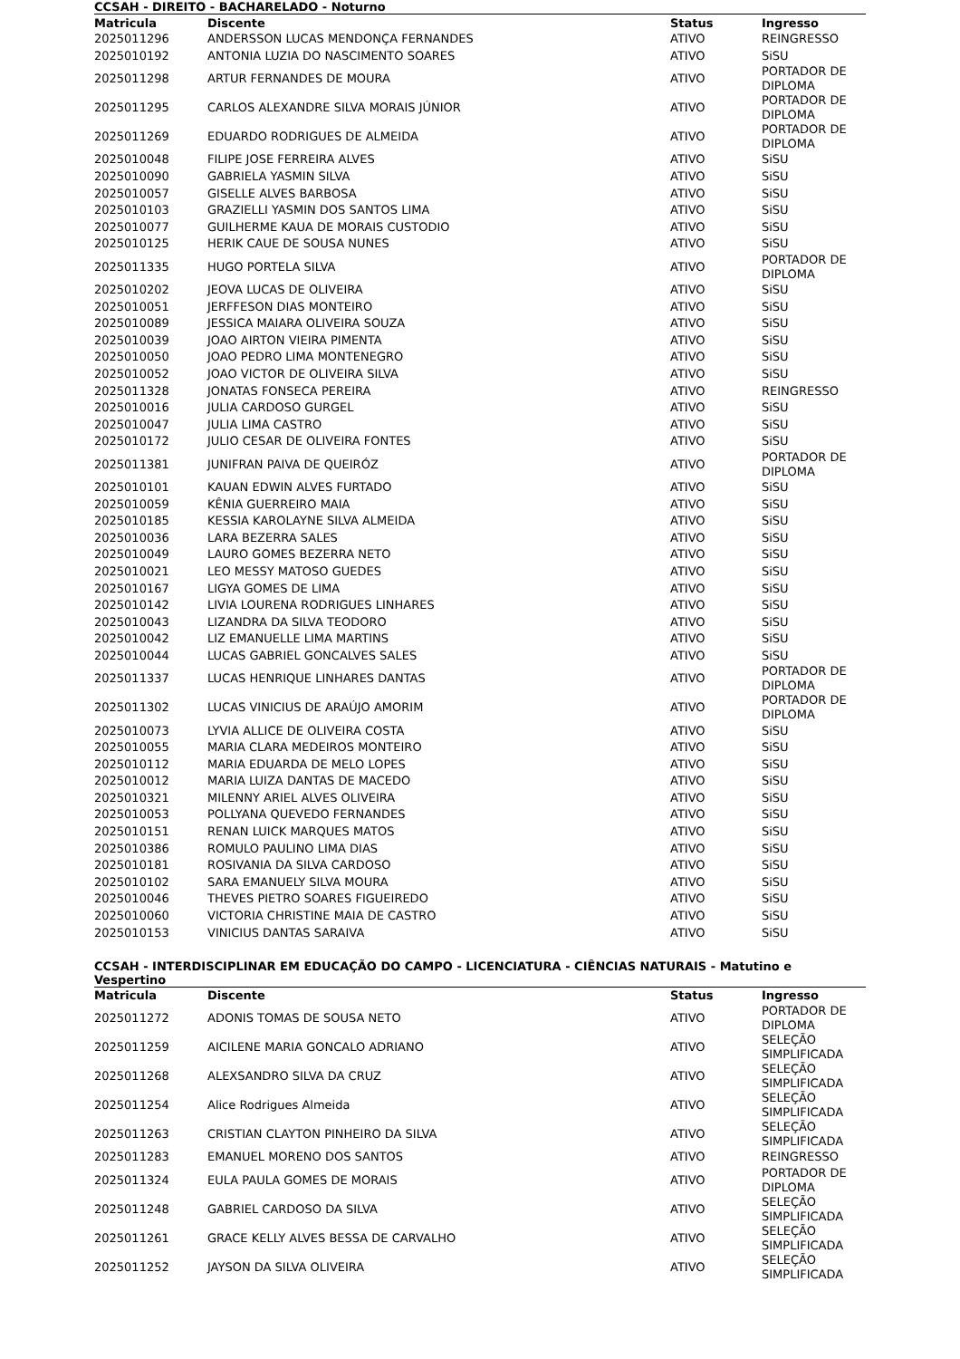CCSAH - DIREITO - BACHARELADO - Noturno
| Matricula | Discente | Status | Ingresso |
| --- | --- | --- | --- |
| 2025011296 | ANDERSSON LUCAS MENDONÇA FERNANDES | ATIVO | REINGRESSO |
| 2025010192 | ANTONIA LUZIA DO NASCIMENTO SOARES | ATIVO | SiSU |
| 2025011298 | ARTUR FERNANDES DE MOURA | ATIVO | PORTADOR DE DIPLOMA |
| 2025011295 | CARLOS ALEXANDRE SILVA MORAIS JÚNIOR | ATIVO | PORTADOR DE DIPLOMA |
| 2025011269 | EDUARDO RODRIGUES DE ALMEIDA | ATIVO | PORTADOR DE DIPLOMA |
| 2025010048 | FILIPE JOSE FERREIRA ALVES | ATIVO | SiSU |
| 2025010090 | GABRIELA YASMIN SILVA | ATIVO | SiSU |
| 2025010057 | GISELLE ALVES BARBOSA | ATIVO | SiSU |
| 2025010103 | GRAZIELLI YASMIN DOS SANTOS LIMA | ATIVO | SiSU |
| 2025010077 | GUILHERME KAUA DE MORAIS CUSTODIO | ATIVO | SiSU |
| 2025010125 | HERIK CAUE DE SOUSA NUNES | ATIVO | SiSU |
| 2025011335 | HUGO PORTELA SILVA | ATIVO | PORTADOR DE DIPLOMA |
| 2025010202 | JEOVA LUCAS DE OLIVEIRA | ATIVO | SiSU |
| 2025010051 | JERFFESON DIAS MONTEIRO | ATIVO | SiSU |
| 2025010089 | JESSICA MAIARA OLIVEIRA SOUZA | ATIVO | SiSU |
| 2025010039 | JOAO AIRTON VIEIRA PIMENTA | ATIVO | SiSU |
| 2025010050 | JOAO PEDRO LIMA MONTENEGRO | ATIVO | SiSU |
| 2025010052 | JOAO VICTOR DE OLIVEIRA SILVA | ATIVO | SiSU |
| 2025011328 | JONATAS FONSECA PEREIRA | ATIVO | REINGRESSO |
| 2025010016 | JULIA CARDOSO GURGEL | ATIVO | SiSU |
| 2025010047 | JULIA LIMA CASTRO | ATIVO | SiSU |
| 2025010172 | JULIO CESAR DE OLIVEIRA FONTES | ATIVO | SiSU |
| 2025011381 | JUNIFRAN PAIVA DE QUEIRÓZ | ATIVO | PORTADOR DE DIPLOMA |
| 2025010101 | KAUAN EDWIN ALVES FURTADO | ATIVO | SiSU |
| 2025010059 | KÊNIA GUERREIRO MAIA | ATIVO | SiSU |
| 2025010185 | KESSIA KAROLAYNE SILVA ALMEIDA | ATIVO | SiSU |
| 2025010036 | LARA BEZERRA SALES | ATIVO | SiSU |
| 2025010049 | LAURO GOMES BEZERRA NETO | ATIVO | SiSU |
| 2025010021 | LEO MESSY MATOSO GUEDES | ATIVO | SiSU |
| 2025010167 | LIGYA GOMES DE LIMA | ATIVO | SiSU |
| 2025010142 | LIVIA LOURENA RODRIGUES LINHARES | ATIVO | SiSU |
| 2025010043 | LIZANDRA DA SILVA TEODORO | ATIVO | SiSU |
| 2025010042 | LIZ EMANUELLE LIMA MARTINS | ATIVO | SiSU |
| 2025010044 | LUCAS GABRIEL GONCALVES SALES | ATIVO | SiSU |
| 2025011337 | LUCAS HENRIQUE LINHARES DANTAS | ATIVO | PORTADOR DE DIPLOMA |
| 2025011302 | LUCAS VINICIUS DE ARAÚJO AMORIM | ATIVO | PORTADOR DE DIPLOMA |
| 2025010073 | LYVIA ALLICE DE OLIVEIRA COSTA | ATIVO | SiSU |
| 2025010055 | MARIA CLARA MEDEIROS MONTEIRO | ATIVO | SiSU |
| 2025010112 | MARIA EDUARDA DE MELO LOPES | ATIVO | SiSU |
| 2025010012 | MARIA LUIZA DANTAS DE MACEDO | ATIVO | SiSU |
| 2025010321 | MILENNY ARIEL ALVES OLIVEIRA | ATIVO | SiSU |
| 2025010053 | POLLYANA QUEVEDO FERNANDES | ATIVO | SiSU |
| 2025010151 | RENAN LUICK MARQUES MATOS | ATIVO | SiSU |
| 2025010386 | ROMULO PAULINO LIMA DIAS | ATIVO | SiSU |
| 2025010181 | ROSIVANIA DA SILVA CARDOSO | ATIVO | SiSU |
| 2025010102 | SARA EMANUELY SILVA MOURA | ATIVO | SiSU |
| 2025010046 | THEVES PIETRO SOARES FIGUEIREDO | ATIVO | SiSU |
| 2025010060 | VICTORIA CHRISTINE MAIA DE CASTRO | ATIVO | SiSU |
| 2025010153 | VINICIUS DANTAS SARAIVA | ATIVO | SiSU |
CCSAH - INTERDISCIPLINAR EM EDUCAÇÃO DO CAMPO - LICENCIATURA - CIÊNCIAS NATURAIS - Matutino e Vespertino
| Matricula | Discente | Status | Ingresso |
| --- | --- | --- | --- |
| 2025011272 | ADONIS TOMAS DE SOUSA NETO | ATIVO | PORTADOR DE DIPLOMA |
| 2025011259 | AICILENE MARIA GONCALO ADRIANO | ATIVO | SELEÇÃO SIMPLIFICADA |
| 2025011268 | ALEXSANDRO SILVA DA CRUZ | ATIVO | SELEÇÃO SIMPLIFICADA |
| 2025011254 | Alice Rodrigues Almeida | ATIVO | SELEÇÃO SIMPLIFICADA |
| 2025011263 | CRISTIAN CLAYTON PINHEIRO DA SILVA | ATIVO | SELEÇÃO SIMPLIFICADA |
| 2025011283 | EMANUEL MORENO DOS SANTOS | ATIVO | REINGRESSO |
| 2025011324 | EULA PAULA GOMES DE MORAIS | ATIVO | PORTADOR DE DIPLOMA |
| 2025011248 | GABRIEL CARDOSO DA SILVA | ATIVO | SELEÇÃO SIMPLIFICADA |
| 2025011261 | GRACE KELLY ALVES BESSA DE CARVALHO | ATIVO | SELEÇÃO SIMPLIFICADA |
| 2025011252 | JAYSON DA SILVA OLIVEIRA | ATIVO | SELEÇÃO SIMPLIFICADA |